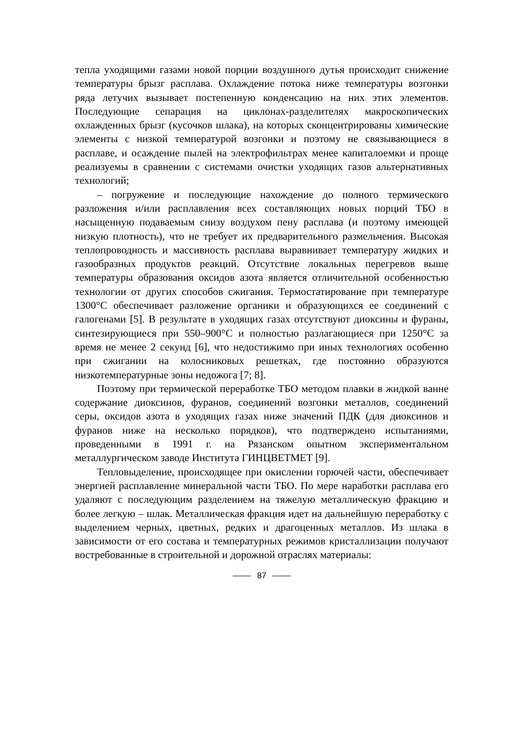тепла уходящими газами новой порции воздушного дутья происходит снижение температуры брызг расплава. Охлаждение потока ниже температуры возгонки ряда летучих вызывает постепенную конденсацию на них этих элементов. Последующие сепарация на циклонах-разделителях макроскопических охлажденных брызг (кусочков шлака), на которых сконцентрированы химические элементы с низкой температурой возгонки и поэтому не связывающиеся в расплаве, и осаждение пылей на электрофильтрах менее капиталоемки и проще реализуемы в сравнении с системами очистки уходящих газов альтернативных технологий;
– погружение и последующие нахождение до полного термического разложения и/или расплавления всех составляющих новых порций ТБО в насыщенную подаваемым снизу воздухом пену расплава (и поэтому имеющей низкую плотность), что не требует их предварительного размельчения. Высокая теплопроводность и массивность расплава выравнивает температуру жидких и газообразных продуктов реакций. Отсутствие локальных перегревов выше температуры образования оксидов азота является отличительной особенностью технологии от других способов сжигания. Термостатирование при температуре 1300°С обеспечивает разложение органики и образующихся ее соединений с галогенами [5]. В результате в уходящих газах отсутствуют диоксины и фураны, синтезирующиеся при 550–900°С и полностью разлагающиеся при 1250°С за время не менее 2 секунд [6], что недостижимо при иных технологиях особенно при сжигании на колосниковых решетках, где постоянно образуются низкотемпературные зоны недожога [7; 8].
Поэтому при термической переработке ТБО методом плавки в жидкой ванне содержание диоксинов, фуранов, соединений возгонки металлов, соединений серы, оксидов азота в уходящих газах ниже значений ПДК (для диоксинов и фуранов ниже на несколько порядков), что подтверждено испытаниями, проведенными в 1991 г. на Рязанском опытном экспериментальном металлургическом заводе Института ГИНЦВЕТМЕТ [9].
Тепловыделение, происходящее при окислении горючей части, обеспечивает энергией расплавление минеральной части ТБО. По мере наработки расплава его удаляют с последующим разделением на тяжелую металлическую фракцию и более легкую – шлак. Металлическая фракция идет на дальнейшую переработку с выделением черных, цветных, редких и драгоценных металлов. Из шлака в зависимости от его состава и температурных режимов кристаллизации получают востребованные в строительной и дорожной отраслях материалы:
87